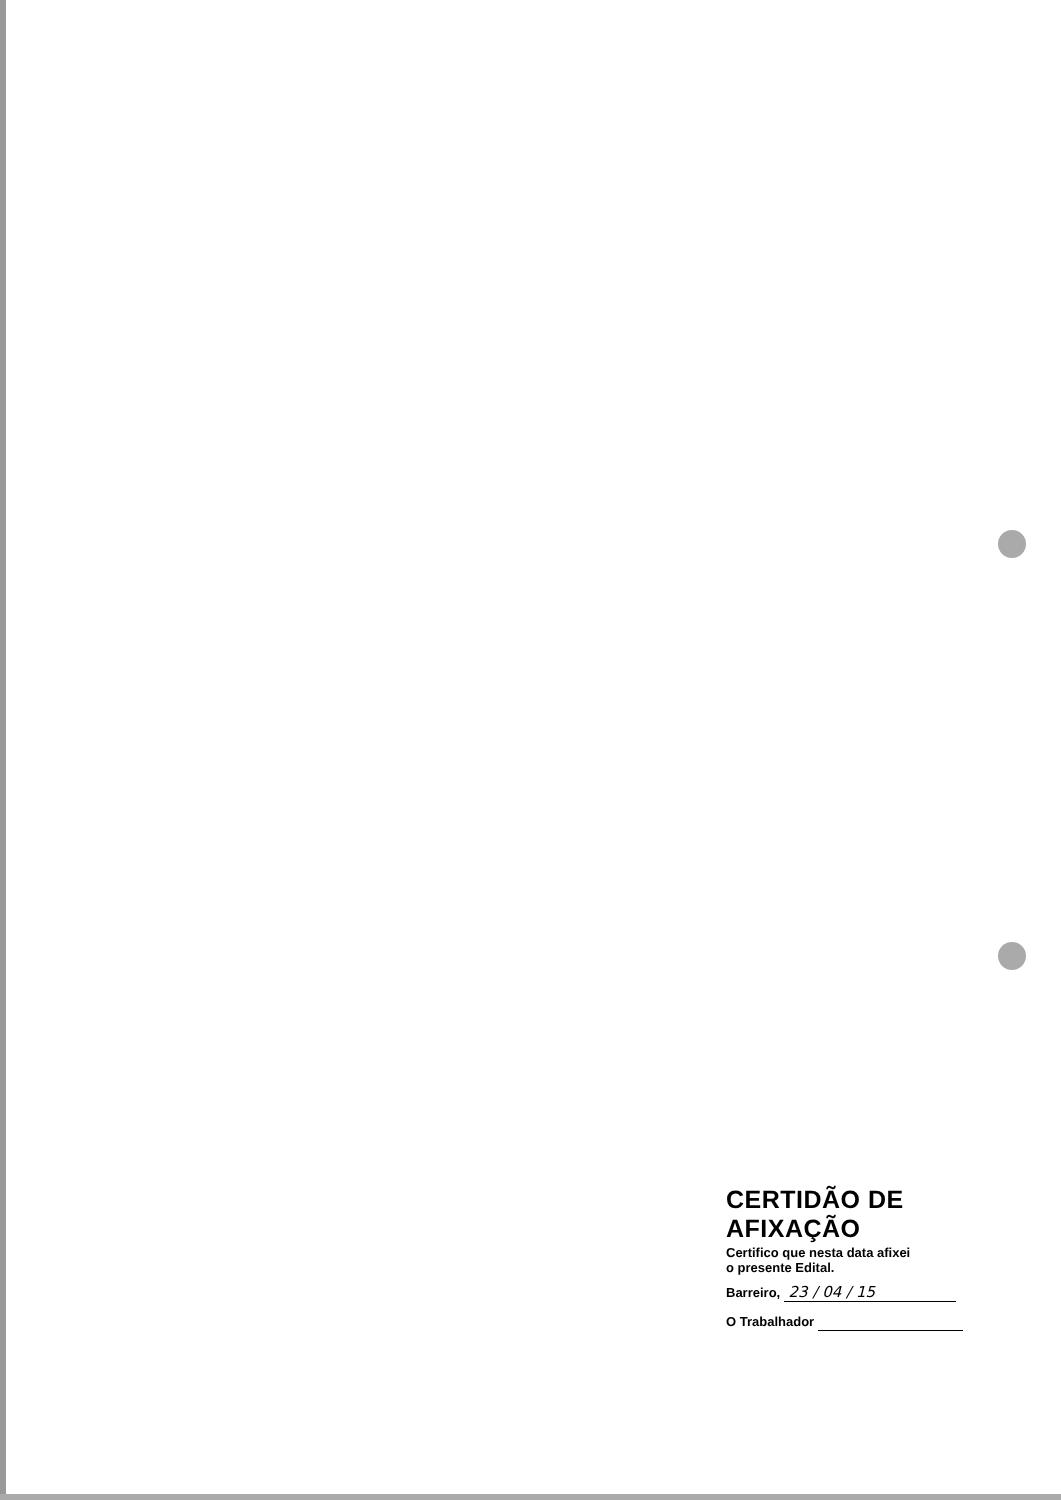CERTIDÃO DE AFIXAÇÃO
Certifico que nesta data afixei
o presente Edital.
Barreiro, 23 / 04 / 15
O Trabalhador